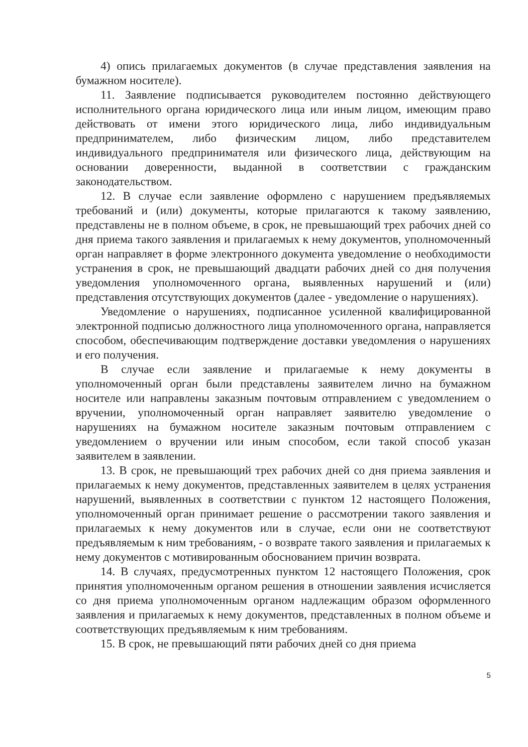4) опись прилагаемых документов (в случае представления заявления на бумажном носителе).
11. Заявление подписывается руководителем постоянно действующего исполнительного органа юридического лица или иным лицом, имеющим право действовать от имени этого юридического лица, либо индивидуальным предпринимателем, либо физическим лицом, либо представителем индивидуального предпринимателя или физического лица, действующим на основании доверенности, выданной в соответствии с гражданским законодательством.
12. В случае если заявление оформлено с нарушением предъявляемых требований и (или) документы, которые прилагаются к такому заявлению, представлены не в полном объеме, в срок, не превышающий трех рабочих дней со дня приема такого заявления и прилагаемых к нему документов, уполномоченный орган направляет в форме электронного документа уведомление о необходимости устранения в срок, не превышающий двадцати рабочих дней со дня получения уведомления уполномоченного органа, выявленных нарушений и (или) представления отсутствующих документов (далее - уведомление о нарушениях).
Уведомление о нарушениях, подписанное усиленной квалифицированной электронной подписью должностного лица уполномоченного органа, направляется способом, обеспечивающим подтверждение доставки уведомления о нарушениях и его получения.
В случае если заявление и прилагаемые к нему документы в уполномоченный орган были представлены заявителем лично на бумажном носителе или направлены заказным почтовым отправлением с уведомлением о вручении, уполномоченный орган направляет заявителю уведомление о нарушениях на бумажном носителе заказным почтовым отправлением с уведомлением о вручении или иным способом, если такой способ указан заявителем в заявлении.
13. В срок, не превышающий трех рабочих дней со дня приема заявления и прилагаемых к нему документов, представленных заявителем в целях устранения нарушений, выявленных в соответствии с пунктом 12 настоящего Положения, уполномоченный орган принимает решение о рассмотрении такого заявления и прилагаемых к нему документов или в случае, если они не соответствуют предъявляемым к ним требованиям, - о возврате такого заявления и прилагаемых к нему документов с мотивированным обоснованием причин возврата.
14. В случаях, предусмотренных пунктом 12 настоящего Положения, срок принятия уполномоченным органом решения в отношении заявления исчисляется со дня приема уполномоченным органом надлежащим образом оформленного заявления и прилагаемых к нему документов, представленных в полном объеме и соответствующих предъявляемым к ним требованиям.
15. В срок, не превышающий пяти рабочих дней со дня приема
5